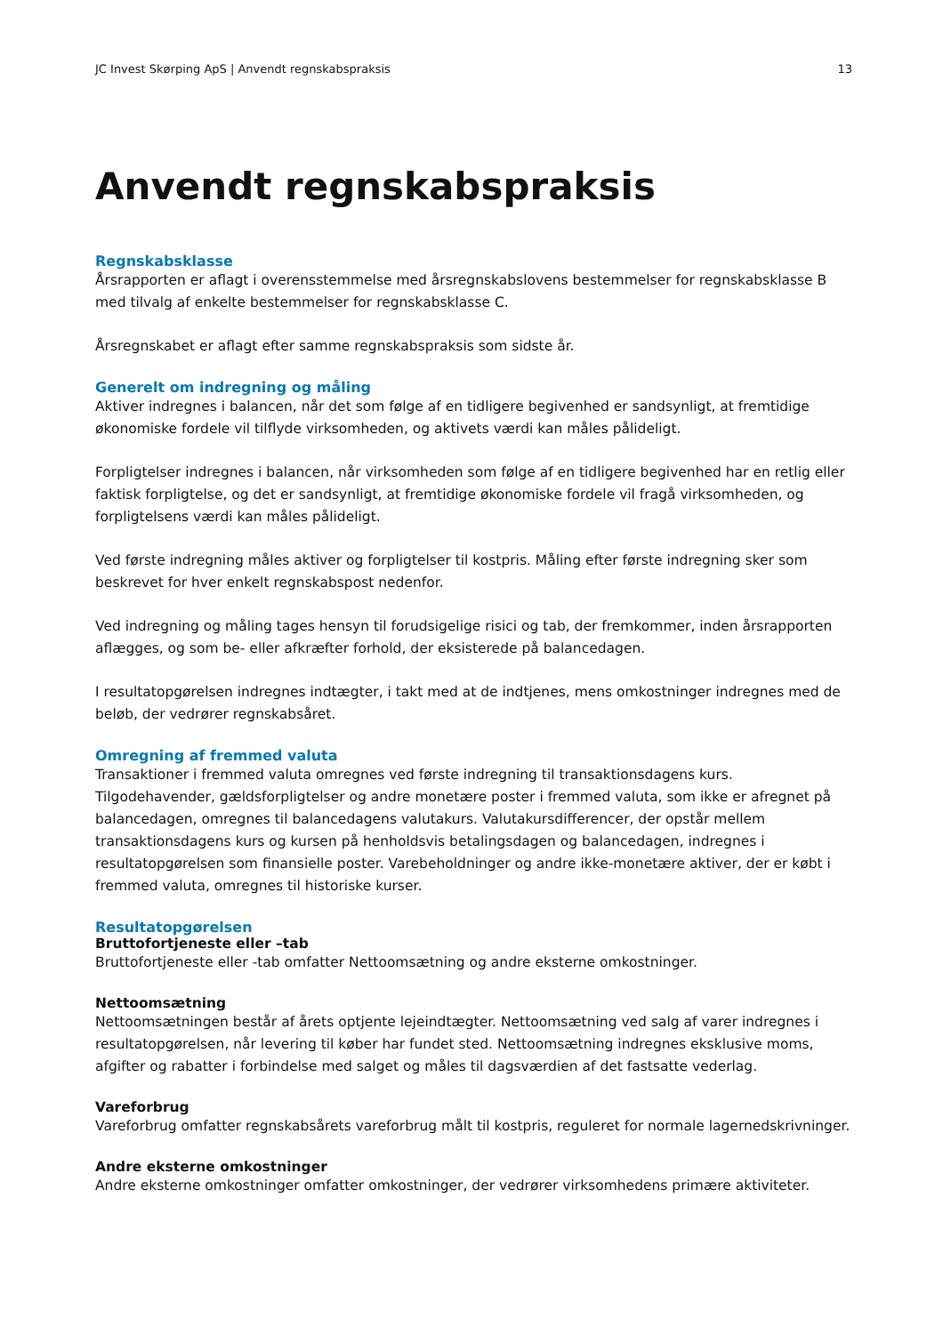JC Invest Skørping ApS | Anvendt regnskabspraksis 13
Anvendt regnskabspraksis
Regnskabsklasse
Årsrapporten er aflagt i overensstemmelse med årsregnskabslovens bestemmelser for regnskabsklasse B med tilvalg af enkelte bestemmelser for regnskabsklasse C.
Årsregnskabet er aflagt efter samme regnskabspraksis som sidste år.
Generelt om indregning og måling
Aktiver indregnes i balancen, når det som følge af en tidligere begivenhed er sandsynligt, at fremtidige økonomiske fordele vil tilflyde virksomheden, og aktivets værdi kan måles pålideligt.
Forpligtelser indregnes i balancen, når virksomheden som følge af en tidligere begivenhed har en retlig eller faktisk forpligtelse, og det er sandsynligt, at fremtidige økonomiske fordele vil fragå virksomheden, og forpligtelsens værdi kan måles pålideligt.
Ved første indregning måles aktiver og forpligtelser til kostpris. Måling efter første indregning sker som beskrevet for hver enkelt regnskabspost nedenfor.
Ved indregning og måling tages hensyn til forudsigelige risici og tab, der fremkommer, inden årsrapporten aflægges, og som be- eller afkræfter forhold, der eksisterede på balancedagen.
I resultatopgørelsen indregnes indtægter, i takt med at de indtjenes, mens omkostninger indregnes med de beløb, der vedrører regnskabsåret.
Omregning af fremmed valuta
Transaktioner i fremmed valuta omregnes ved første indregning til transaktionsdagens kurs. Tilgodehavender, gældsforpligtelser og andre monetære poster i fremmed valuta, som ikke er afregnet på balancedagen, omregnes til balancedagens valutakurs. Valutakursdifferencer, der opstår mellem transaktionsdagens kurs og kursen på henholdsvis betalingsdagen og balancedagen, indregnes i resultatopgørelsen som finansielle poster. Varebeholdninger og andre ikke-monetære aktiver, der er købt i fremmed valuta, omregnes til historiske kurser.
Resultatopgørelsen
Bruttofortjeneste eller –tab
Bruttofortjeneste eller -tab omfatter Nettoomsætning og andre eksterne omkostninger.
Nettoomsætning
Nettoomsætningen består af årets optjente lejeindtægter. Nettoomsætning ved salg af varer indregnes i resultatopgørelsen, når levering til køber har fundet sted. Nettoomsætning indregnes eksklusive moms, afgifter og rabatter i forbindelse med salget og måles til dagsværdien af det fastsatte vederlag.
Vareforbrug
Vareforbrug omfatter regnskabsårets vareforbrug målt til kostpris, reguleret for normale lagernedskrivninger.
Andre eksterne omkostninger
Andre eksterne omkostninger omfatter omkostninger, der vedrører virksomhedens primære aktiviteter.